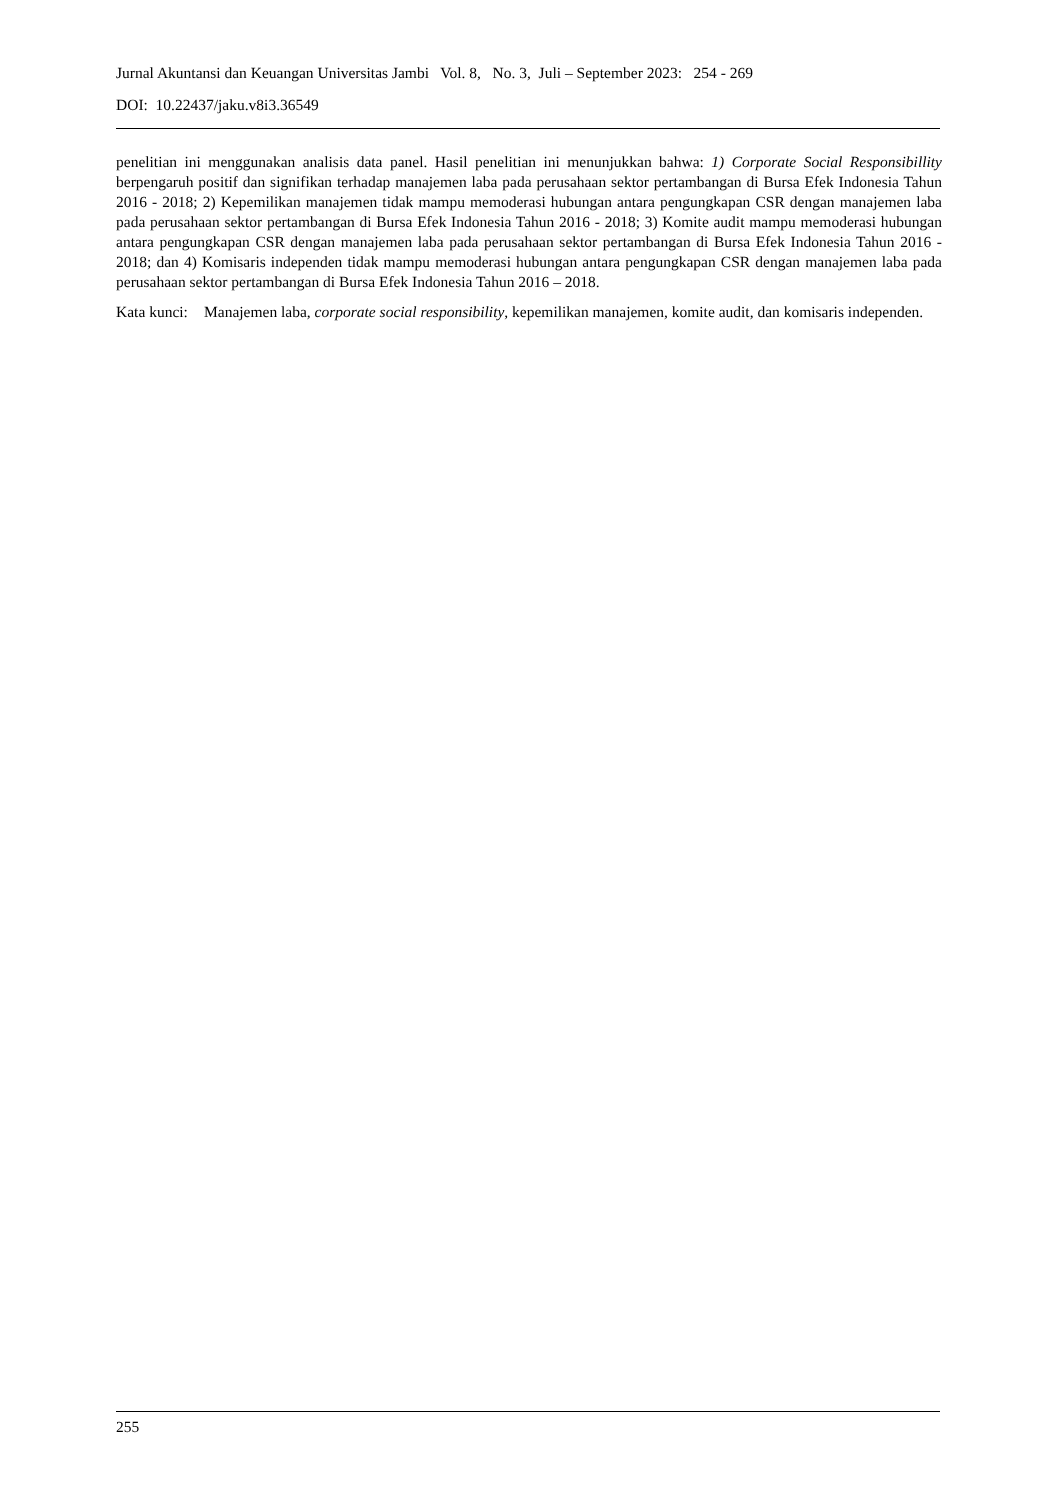Jurnal Akuntansi dan Keuangan Universitas Jambi Vol. 8, No. 3, Juli – September 2023: 254 - 269
DOI: 10.22437/jaku.v8i3.36549
penelitian ini menggunakan analisis data panel. Hasil penelitian ini menunjukkan bahwa: 1) Corporate Social Responsibillity berpengaruh positif dan signifikan terhadap manajemen laba pada perusahaan sektor pertambangan di Bursa Efek Indonesia Tahun 2016 - 2018; 2) Kepemilikan manajemen tidak mampu memoderasi hubungan antara pengungkapan CSR dengan manajemen laba pada perusahaan sektor pertambangan di Bursa Efek Indonesia Tahun 2016 - 2018; 3) Komite audit mampu memoderasi hubungan antara pengungkapan CSR dengan manajemen laba pada perusahaan sektor pertambangan di Bursa Efek Indonesia Tahun 2016 - 2018; dan 4) Komisaris independen tidak mampu memoderasi hubungan antara pengungkapan CSR dengan manajemen laba pada perusahaan sektor pertambangan di Bursa Efek Indonesia Tahun 2016 – 2018.
Kata kunci: Manajemen laba, corporate social responsibility, kepemilikan manajemen, komite audit, dan komisaris independen.
255